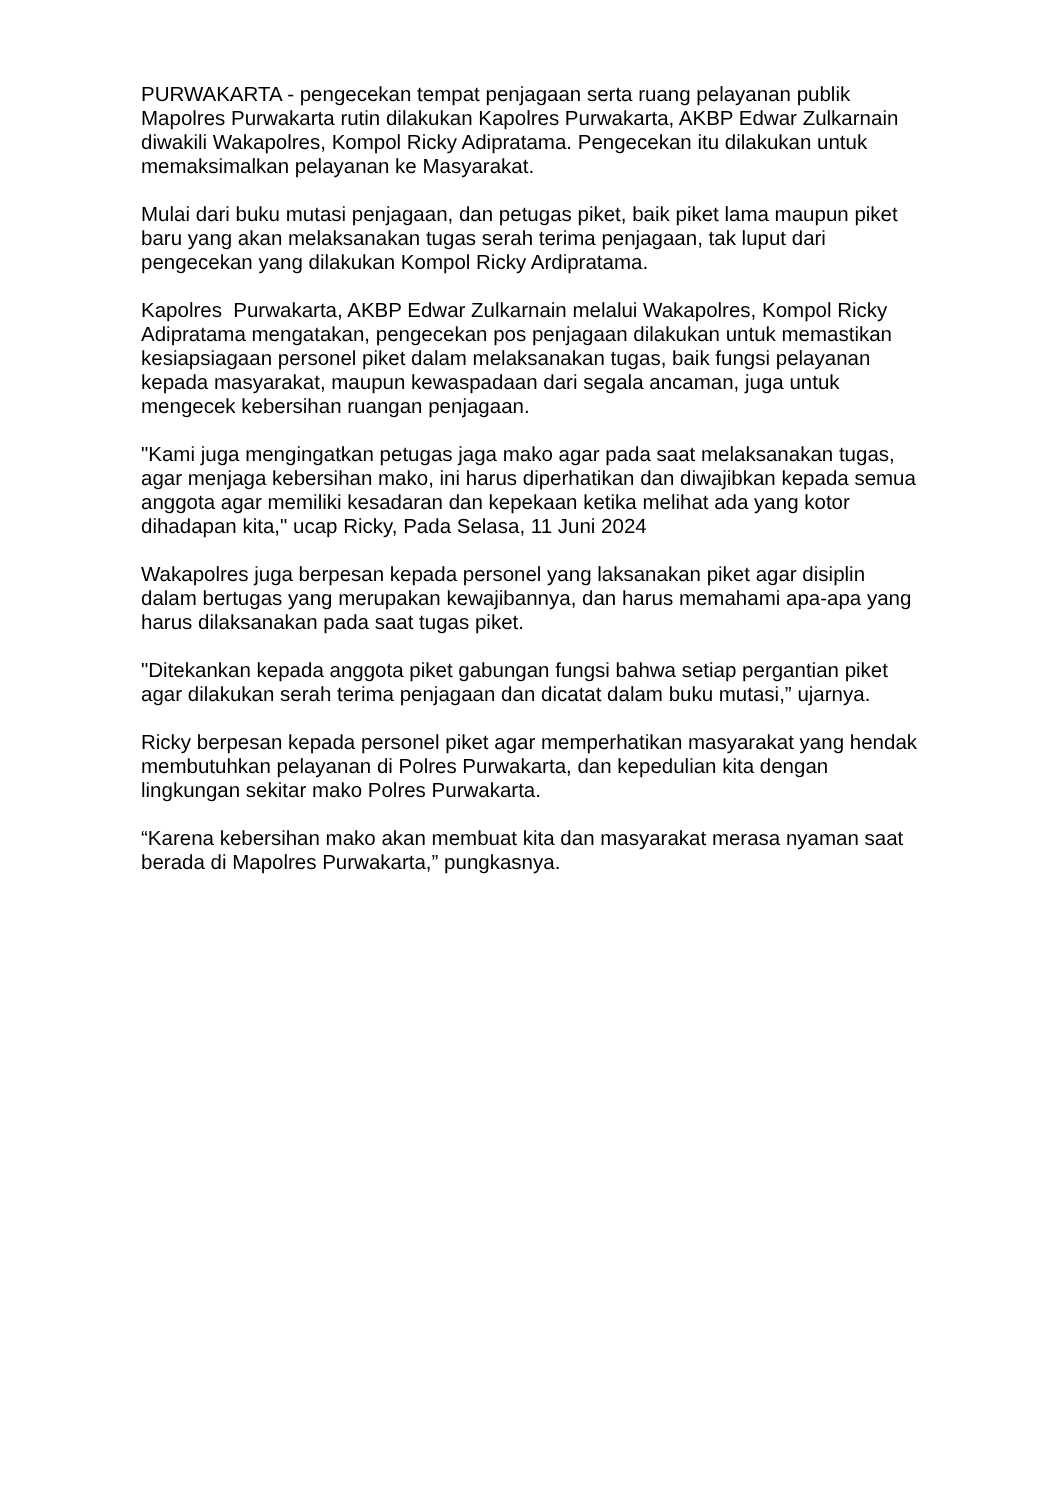PURWAKARTA - pengecekan tempat penjagaan serta ruang pelayanan publik Mapolres Purwakarta rutin dilakukan Kapolres Purwakarta, AKBP Edwar Zulkarnain diwakili Wakapolres, Kompol Ricky Adipratama. Pengecekan itu dilakukan untuk memaksimalkan pelayanan ke Masyarakat.
Mulai dari buku mutasi penjagaan, dan petugas piket, baik piket lama maupun piket baru yang akan melaksanakan tugas serah terima penjagaan, tak luput dari pengecekan yang dilakukan Kompol Ricky Ardipratama.
Kapolres Purwakarta, AKBP Edwar Zulkarnain melalui Wakapolres, Kompol Ricky Adipratama mengatakan, pengecekan pos penjagaan dilakukan untuk memastikan kesiapsiagaan personel piket dalam melaksanakan tugas, baik fungsi pelayanan kepada masyarakat, maupun kewaspadaan dari segala ancaman, juga untuk mengecek kebersihan ruangan penjagaan.
"Kami juga mengingatkan petugas jaga mako agar pada saat melaksanakan tugas, agar menjaga kebersihan mako, ini harus diperhatikan dan diwajibkan kepada semua anggota agar memiliki kesadaran dan kepekaan ketika melihat ada yang kotor dihadapan kita," ucap Ricky, Pada Selasa, 11 Juni 2024
Wakapolres juga berpesan kepada personel yang laksanakan piket agar disiplin dalam bertugas yang merupakan kewajibannya, dan harus memahami apa-apa yang harus dilaksanakan pada saat tugas piket.
"Ditekankan kepada anggota piket gabungan fungsi bahwa setiap pergantian piket agar dilakukan serah terima penjagaan dan dicatat dalam buku mutasi,” ujarnya.
Ricky berpesan kepada personel piket agar memperhatikan masyarakat yang hendak membutuhkan pelayanan di Polres Purwakarta, dan kepedulian kita dengan lingkungan sekitar mako Polres Purwakarta.
“Karena kebersihan mako akan membuat kita dan masyarakat merasa nyaman saat berada di Mapolres Purwakarta,” pungkasnya.